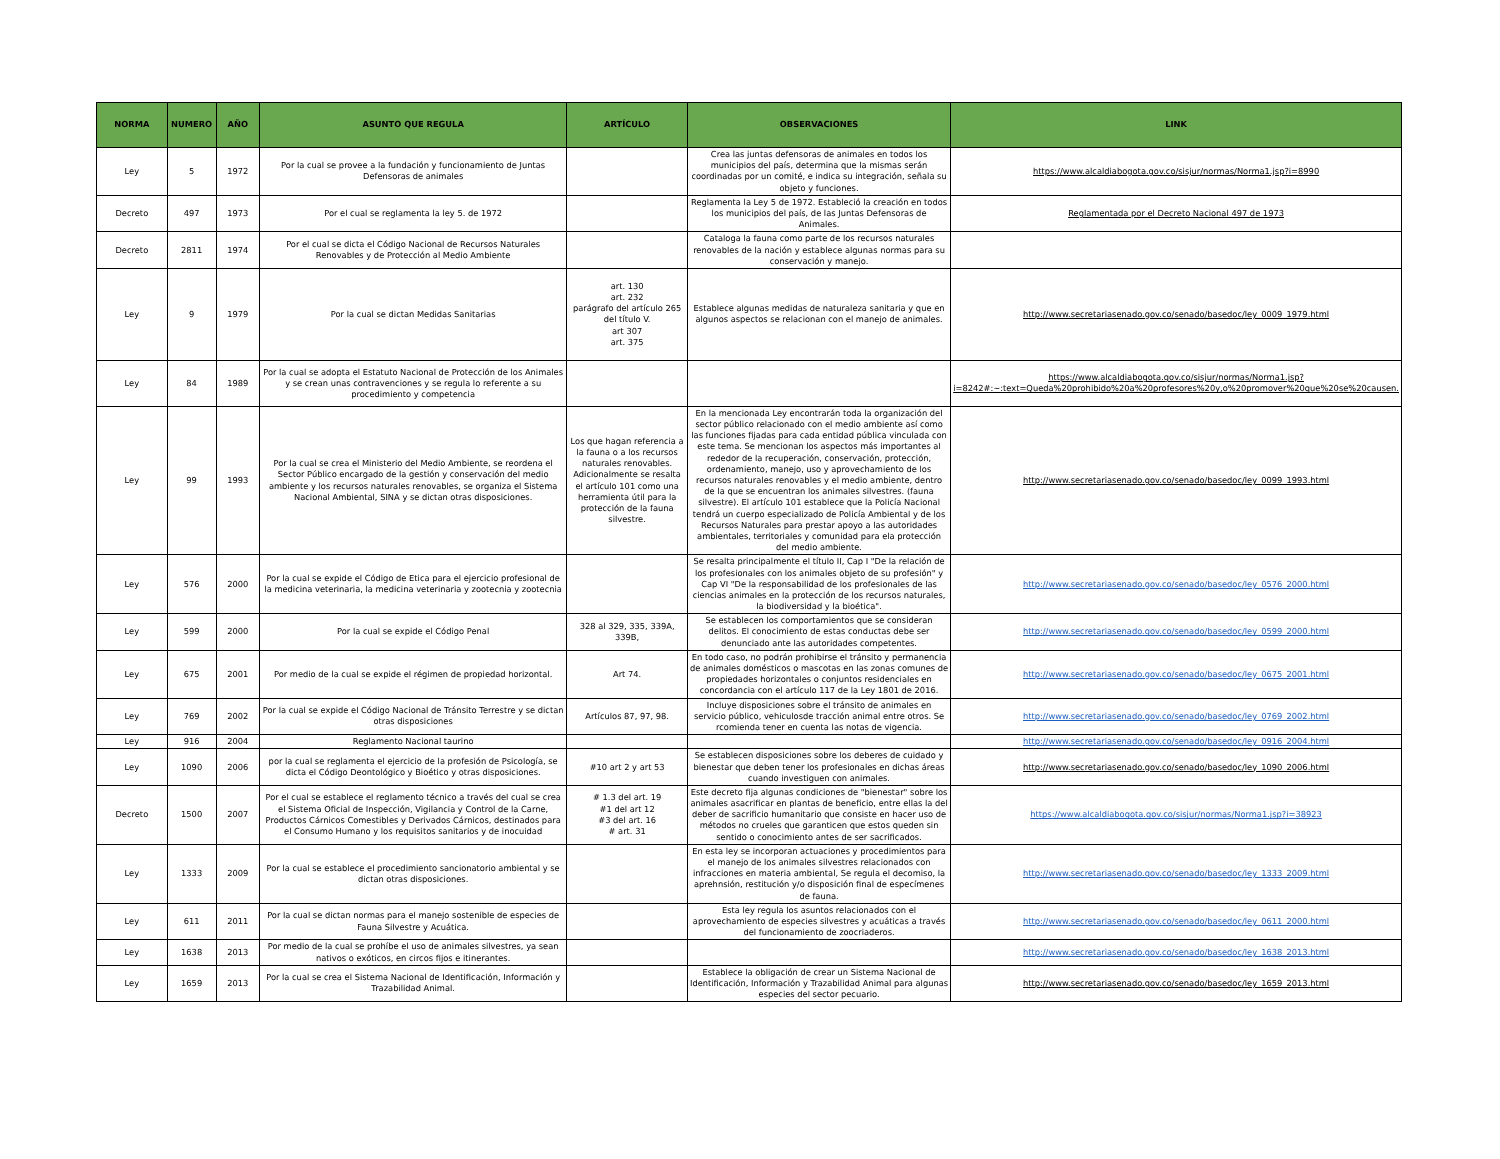| NORMA | NUMERO | AÑO | ASUNTO QUE REGULA | ARTÍCULO | OBSERVACIONES | LINK |
| --- | --- | --- | --- | --- | --- | --- |
| Ley | 5 | 1972 | Por la cual se provee a la fundación y funcionamiento de Juntas Defensoras de animales | | Crea las juntas defensoras de animales en todos los municipios del país, determina que la mismas serán coordinadas por un comité, e indica su integración, señala su objeto y funciones. | https://www.alcaldiabogota.gov.co/sisjur/normas/Norma1.jsp?i=8990 |
| Decreto | 497 | 1973 | Por el cual se reglamenta la ley 5. de 1972 | | Reglamenta la Ley 5 de 1972. Estableció la creación en todos los municipios del país, de las Juntas Defensoras de Animales. | Reglamentada por el Decreto Nacional 497 de 1973 |
| Decreto | 2811 | 1974 | Por el cual se dicta el Código Nacional de Recursos Naturales Renovables y de Protección al Medio Ambiente | | Cataloga la fauna como parte de los recursos naturales renovables de la nación y establece algunas normas para su conservación y manejo. | |
| Ley | 9 | 1979 | Por la cual se dictan Medidas Sanitarias | art. 130 art. 232 parágrafo del artículo 265 del título V. art 307 art. 375 | Establece algunas medidas de naturaleza sanitaria y que en algunos aspectos se relacionan con el manejo de animales. | http://www.secretariasenado.gov.co/senado/basedoc/ley_0009_1979.html |
| Ley | 84 | 1989 | Por la cual se adopta el Estatuto Nacional de Protección de los Animales y se crean unas contravenciones y se regula lo referente a su procedimiento y competencia | | | https://www.alcaldiabogota.gov.co/sisjur/normas/Norma1.jsp?i=8242#:~:text=Queda%20prohibido%20a%20profesores%20y,o%20promover%20que%20se%20causen. |
| Ley | 99 | 1993 | Por la cual se crea el Ministerio del Medio Ambiente, se reordena el Sector Público encargado de la gestión y conservación del medio ambiente y los recursos naturales renovables, se organiza el Sistema Nacional Ambiental, SINA y se dictan otras disposiciones. | Los que hagan referencia a la fauna o a los recursos naturales renovables. Adicionalmente se resalta el artículo 101 como una herramienta útil para la protección de la fauna silvestre. | En la mencionada Ley encontrarán toda la organización del sector público relacionado con el medio ambiente así como las funciones fijadas para cada entidad pública vinculada con este tema. Se mencionan los aspectos más importantes al rededor de la recuperación, conservación, protección, ordenamiento, manejo, uso y aprovechamiento de los recursos naturales renovables y el medio ambiente, dentro de la que se encuentran los animales silvestres. (fauna silvestre). El artículo 101 establece que la Policía Nacional tendrá un cuerpo especializado de Policía Ambiental y de los Recursos Naturales para prestar apoyo a las autoridades ambientales, territoriales y comunidad para ela protección del medio ambiente. | http://www.secretariasenado.gov.co/senado/basedoc/ley_0099_1993.html |
| Ley | 576 | 2000 | Por la cual se expide el Código de Etica para el ejercicio profesional de la medicina veterinaria, la medicina veterinaria y zootecnia y zootecnia | | Se resalta principalmente el título II, Cap I "De la relación de los profesionales con los animales objeto de su profesión" y Cap VI "De la responsabilidad de los profesionales de las ciencias animales en la protección de los recursos naturales, la biodiversidad y la bioética". | http://www.secretariasenado.gov.co/senado/basedoc/ley_0576_2000.html |
| Ley | 599 | 2000 | Por la cual se expide el Código Penal | 328 al 329, 335, 339A, 339B, | Se establecen los comportamientos que se consideran delitos. El conocimiento de estas conductas debe ser denunciado ante las autoridades competentes. | http://www.secretariasenado.gov.co/senado/basedoc/ley_0599_2000.html |
| Ley | 675 | 2001 | Por medio de la cual se expide el régimen de propiedad horizontal. | Art 74. | En todo caso, no podrán prohibirse el tránsito y permanencia de animales domésticos o mascotas en las zonas comunes de propiedades horizontales o conjuntos residenciales en concordancia con el artículo 117 de la Ley 1801 de 2016. | http://www.secretariasenado.gov.co/senado/basedoc/ley_0675_2001.html |
| Ley | 769 | 2002 | Por la cual se expide el Código Nacional de Tránsito Terrestre y se dictan otras disposiciones | Artículos 87, 97, 98. | Incluye disposiciones sobre el tránsito de animales en servicio público, vehiculosde tracción animal entre otros. Se rcomienda tener en cuenta las notas de vigencia. | http://www.secretariasenado.gov.co/senado/basedoc/ley_0769_2002.html |
| Ley | 916 | 2004 | Reglamento Nacional taurino | | | http://www.secretariasenado.gov.co/senado/basedoc/ley_0916_2004.html |
| Ley | 1090 | 2006 | por la cual se reglamenta el ejercicio de la profesión de Psicología, se dicta el Código Deontológico y Bioético y otras disposiciones. | #10 art 2 y art 53 | Se establecen disposiciones sobre los deberes de cuidado y bienestar que deben tener los profesionales en dichas áreas cuando investiguen con animales. | http://www.secretariasenado.gov.co/senado/basedoc/ley_1090_2006.html |
| Decreto | 1500 | 2007 | Por el cual se establece el reglamento técnico a través del cual se crea el Sistema Oficial de Inspección, Vigilancia y Control de la Carne, Productos Cárnicos Comestibles y Derivados Cárnicos, destinados para el Consumo Humano y los requisitos sanitarios y de inocuidad | # 1.3 del art. 19 #1 del art 12 #3 del art. 16 # art. 31 | Este decreto fija algunas condiciones de "bienestar" sobre los animales asacrificar en plantas de beneficio, entre ellas la del deber de sacrificio humanitario que consiste en hacer uso de métodos no crueles que garanticen que estos queden sin sentido o conocimiento antes de ser sacrificados. | https://www.alcaldiabogota.gov.co/sisjur/normas/Norma1.jsp?i=38923 |
| Ley | 1333 | 2009 | Por la cual se establece el procedimiento sancionatorio ambiental y se dictan otras disposiciones. | | En esta ley se incorporan actuaciones y procedimientos para el manejo de los animales silvestres relacionados con infracciones en materia ambiental, Se regula el decomiso, la aprehnsión, restitución y/o disposición final de especímenes de fauna. | http://www.secretariasenado.gov.co/senado/basedoc/ley_1333_2009.html |
| Ley | 611 | 2011 | Por la cual se dictan normas para el manejo sostenible de especies de Fauna Silvestre y Acuática. | | Esta ley regula los asuntos relacionados con el aprovechamiento de especies silvestres y acuáticas a través del funcionamiento de zoocriaderos. | http://www.secretariasenado.gov.co/senado/basedoc/ley_0611_2000.html |
| Ley | 1638 | 2013 | Por medio de la cual se prohíbe el uso de animales silvestres, ya sean nativos o exóticos, en circos fijos e itinerantes. | | | http://www.secretariasenado.gov.co/senado/basedoc/ley_1638_2013.html |
| Ley | 1659 | 2013 | Por la cual se crea el Sistema Nacional de Identificación, Información y Trazabilidad Animal. | | Establece la obligación de crear un Sistema Nacional de Identificación, Información y Trazabilidad Animal para algunas especies del sector pecuario. | http://www.secretariasenado.gov.co/senado/basedoc/ley_1659_2013.html |